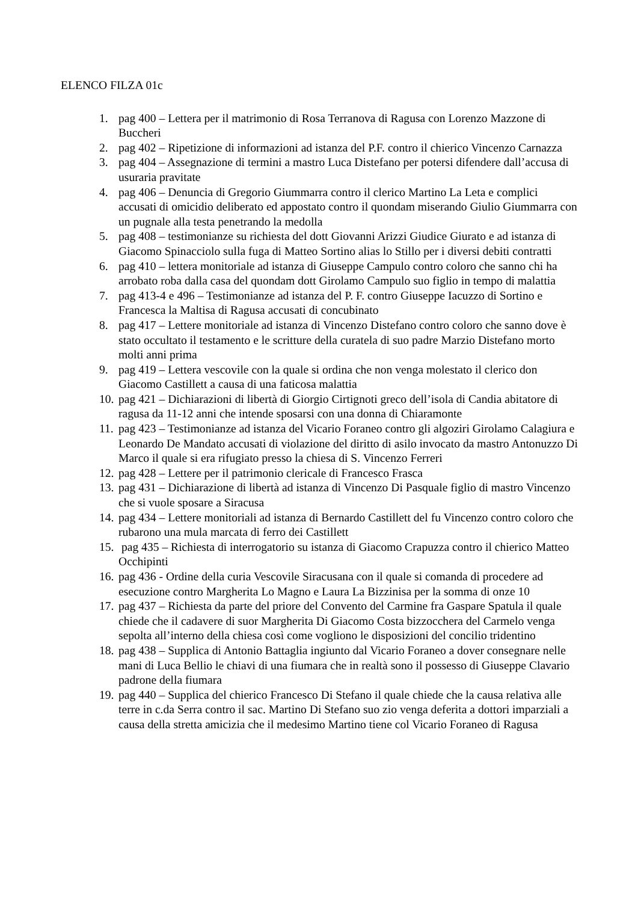ELENCO FILZA 01c
1. pag 400 – Lettera per il matrimonio di Rosa Terranova di Ragusa con Lorenzo Mazzone di Buccheri
2. pag 402 – Ripetizione di informazioni ad istanza del P.F. contro il chierico Vincenzo Carnazza
3. pag 404 – Assegnazione di termini a mastro Luca Distefano per potersi difendere dall’accusa di usuraria pravitate
4. pag 406 – Denuncia di Gregorio Giummarra contro il clerico Martino La Leta e complici accusati di omicidio deliberato ed appostato contro il quondam miserando Giulio Giummarra con un pugnale alla testa penetrando la medolla
5. pag 408 – testimonianze su richiesta del dott Giovanni Arizzi Giudice Giurato e ad istanza di Giacomo Spinacciolo sulla fuga di Matteo Sortino alias lo Stillo per i diversi debiti contratti
6. pag 410 – lettera monitoriale ad istanza di Giuseppe Campulo contro coloro che sanno chi ha arrobato roba dalla casa del quondam dott Girolamo Campulo suo figlio in tempo di malattia
7. pag 413-4 e 496 – Testimonianze ad istanza del P. F. contro Giuseppe Iacuzzo di Sortino e Francesca la Maltisa di Ragusa accusati di concubinato
8. pag 417 – Lettere monitoriale ad istanza di Vincenzo Distefano contro coloro che sanno dove è stato occultato il testamento e le scritture della curatela di suo padre Marzio Distefano morto molti anni prima
9. pag 419 – Lettera vescovile con la quale si ordina che non venga molestato il clerico don Giacomo Castillett a causa di una faticosa malattia
10. pag 421 – Dichiarazioni di libertà di Giorgio Cirtignoti greco dell’isola di Candia abitatore di ragusa da 11-12 anni che intende sposarsi con una donna di Chiaramonte
11. pag 423 – Testimonianze ad istanza del Vicario Foraneo contro gli algoziri Girolamo Calagiura e Leonardo De Mandato accusati di violazione del diritto di asilo invocato da mastro Antonuzzo Di Marco il quale si era rifugiato presso la chiesa di S. Vincenzo Ferreri
12. pag 428 – Lettere per il patrimonio clericale di Francesco Frasca
13. pag 431 – Dichiarazione di libertà ad istanza di Vincenzo Di Pasquale figlio di mastro Vincenzo che si vuole sposare a Siracusa
14. pag 434 – Lettere monitoriali ad istanza di Bernardo Castillett del fu Vincenzo contro coloro che rubarono una mula marcata di ferro dei Castillett
15. pag 435 – Richiesta di interrogatorio su istanza di Giacomo Crapuzza contro il chierico Matteo Occhipinti
16. pag 436 - Ordine della curia Vescovile Siracusana con il quale si comanda di procedere ad esecuzione contro Margherita Lo Magno e Laura La Bizzinisa per la somma di onze 10
17. pag 437 – Richiesta da parte del priore del Convento del Carmine fra Gaspare Spatula il quale chiede che il cadavere di suor Margherita Di Giacomo Costa bizzocchera del Carmelo venga sepolta all’interno della chiesa così come vogliono le disposizioni del concilio tridentino
18. pag 438 – Supplica di Antonio Battaglia ingiunto dal Vicario Foraneo a dover consegnare nelle mani di Luca Bellio le chiavi di una fiumara che in realtà sono il possesso di Giuseppe Clavario padrone della fiumara
19. pag 440 – Supplica del chierico Francesco Di Stefano il quale chiede che la causa relativa alle terre in c.da Serra contro il sac. Martino Di Stefano suo zio venga deferita a dottori imparziali a causa della stretta amicizia che il medesimo Martino tiene col Vicario Foraneo di Ragusa